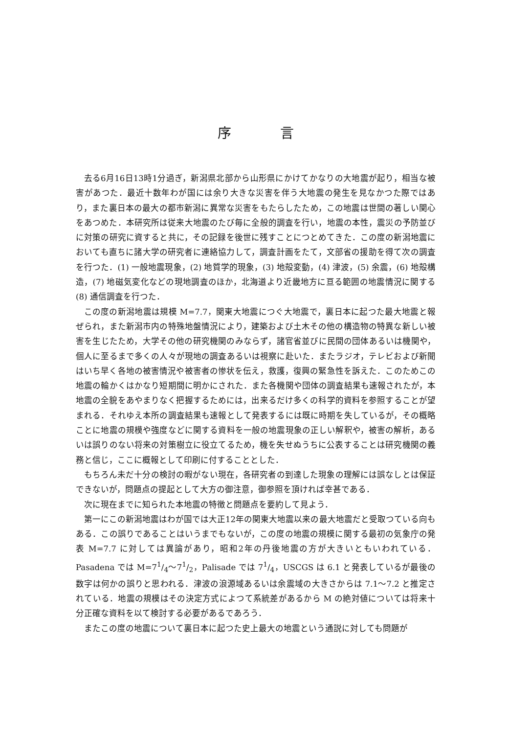序言
去る6月16日13時1分過ぎ，新潟県北部から山形県にかけてかなりの大地震が起り，相当な被害があつた．最近十数年わが国には余り大きな災害を伴う大地震の発生を見なかつた際ではあり，また裏日本の最大の都市新潟に異常な災害をもたらしたため，この地震は世間の著しい関心をあつめた．本研究所は従来大地震のたび毎に全般的調査を行い，地震の本性，震災の予防並びに対策の研究に資すると共に，その記録を後世に残すことにつとめてきた．この度の新潟地震においても直ちに諸大学の研究者に連絡協力して，調査計画をたて，文部省の援助を得て次の調査を行つた．(1) 一般地震現象，(2) 地質学的現象，(3) 地殻変動，(4) 津波，(5) 余震，(6) 地殻構造，(7) 地磁気変化などの現地調査のほか，北海道より近畿地方に亘る範囲の地震情況に関する (8) 通信調査を行つた．
この度の新潟地震は規模 M=7.7，関東大地震につぐ大地震で，裏日本に起つた最大地震と報ぜられ，また新潟市内の特殊地盤情況により，建築および土木その他の構造物の特異な新しい被害を生じたため，大学その他の研究機関のみならず，諸官省並びに民間の団体あるいは機関や，個人に至るまで多くの人々が現地の調査あるいは視察に赴いた．またラジオ，テレビおよび新聞はいち早く各地の被害情況や被害者の惨状を伝え，救護，復興の緊急性を訴えた．このためこの地震の輪かくはかなり短期間に明かにされた．また各機関や団体の調査結果も速報されたが，本地震の全貌をあやまりなく把握するためには，出来るだけ多くの科学的資料を参照することが望まれる．それゆえ本所の調査結果も速報として発表するには既に時期を失しているが，その概略ことに地震の規模や強度などに関する資料を一般の地震現象の正しい解釈や，被害の解析，あるいは誤りのない将来の対策樹立に役立てるため，機を失せぬうちに公表することは研究機関の義務と信じ，ここに概報として印刷に付することとした．
もちろん未だ十分の検討の暇がない現在，各研究者の到達した現象の理解には誤なしとは保証できないが，問題点の提起として大方の御注意，御参照を頂ければ幸甚である．
次に現在までに知られた本地震の特徴と問題点を要約して見よう．
第一にこの新潟地震はわが国では大正12年の関東大地震以来の最大地震だと受取つている向もある．この誤りであることはいうまでもないが，この度の地震の規模に関する最初の気象庁の発表 M=7.7 に対しては異論があり，昭和2年の丹後地震の方が大きいともいわれている．Pasadena では M=71/4～71/2，Palisade では 71/4，USCGS は 6.1 と発表しているが最後の数字は何かの誤りと思われる．津波の浪源域あるいは余震域の大きさからは 7.1～7.2 と推定されている．地震の規模はその決定方式によつて系統差があるから M の絶対値については将来十分正確な資料を以て検討する必要があるであろう．
またこの度の地震について裏日本に起つた史上最大の地震という通説に対しても問題が